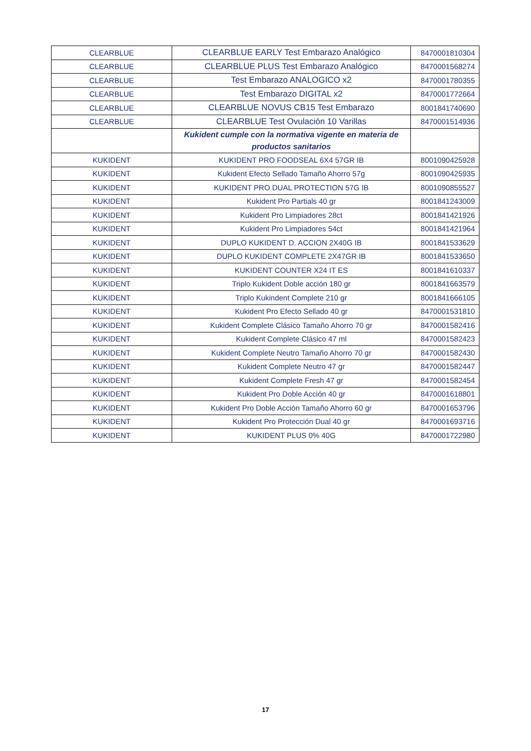| CLEARBLUE | CLEARBLUE EARLY Test Embarazo Analógico | 8470001810304 |
| CLEARBLUE | CLEARBLUE PLUS Test Embarazo Analógico | 8470001568274 |
| CLEARBLUE | Test Embarazo ANALOGICO x2 | 8470001780355 |
| CLEARBLUE | Test Embarazo DIGITAL x2 | 8470001772664 |
| CLEARBLUE | CLEARBLUE NOVUS CB15 Test Embarazo | 8001841740690 |
| CLEARBLUE | CLEARBLUE Test Ovulación 10 Varillas | 8470001514936 |
| | Kukident cumple con la normativa vigente en materia de productos sanitarios | |
| KUKIDENT | KUKIDENT PRO FOODSEAL 6X4 57GR IB | 8001090425928 |
| KUKIDENT | Kukident Efecto Sellado Tamaño Ahorro 57g | 8001090425935 |
| KUKIDENT | KUKIDENT PRO DUAL PROTECTION 57G IB | 8001090855527 |
| KUKIDENT | Kukident Pro Partials 40 gr | 8001841243009 |
| KUKIDENT | Kukident Pro Limpiadores 28ct | 8001841421926 |
| KUKIDENT | Kukident Pro Limpiadores 54ct | 8001841421964 |
| KUKIDENT | DUPLO KUKIDENT D. ACCION 2X40G IB | 8001841533629 |
| KUKIDENT | DUPLO KUKIDENT COMPLETE 2X47GR IB | 8001841533650 |
| KUKIDENT | KUKIDENT COUNTER X24 IT ES | 8001841610337 |
| KUKIDENT | Triplo Kukident Doble acción 180 gr | 8001841663579 |
| KUKIDENT | Triplo Kukindent Complete 210 gr | 8001841666105 |
| KUKIDENT | Kukident Pro Efecto Sellado 40 gr | 8470001531810 |
| KUKIDENT | Kukident Complete Clásico Tamaño Ahorro 70 gr | 8470001582416 |
| KUKIDENT | Kukident Complete Clásico 47 ml | 8470001582423 |
| KUKIDENT | Kukident Complete Neutro Tamaño Ahorro 70 gr | 8470001582430 |
| KUKIDENT | Kukident Complete Neutro 47 gr | 8470001582447 |
| KUKIDENT | Kukident Complete Fresh 47 gr | 8470001582454 |
| KUKIDENT | Kukident Pro Doble Acción 40 gr | 8470001618801 |
| KUKIDENT | Kukident Pro Doble Acción Tamaño Ahorro 60 gr | 8470001653796 |
| KUKIDENT | Kukident Pro Protección Dual 40 gr | 8470001693716 |
| KUKIDENT | KUKIDENT PLUS 0% 40G | 8470001722980 |
17